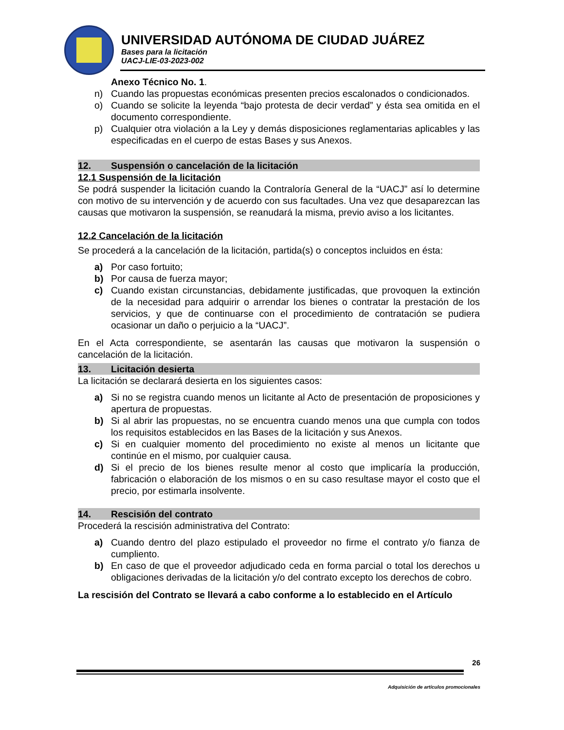UNIVERSIDAD AUTÓNOMA DE CIUDAD JUÁREZ
Bases para la licitación
UACJ-LIE-03-2023-002
Anexo Técnico No. 1.
n) Cuando las propuestas económicas presenten precios escalonados o condicionados.
o) Cuando se solicite la leyenda “bajo protesta de decir verdad” y ésta sea omitida en el documento correspondiente.
p) Cualquier otra violación a la Ley y demás disposiciones reglamentarias aplicables y las especificadas en el cuerpo de estas Bases y sus Anexos.
12. Suspensión o cancelación de la licitación
12.1 Suspensión de la licitación
Se podrá suspender la licitación cuando la Contraloría General de la “UACJ” así lo determine con motivo de su intervención y de acuerdo con sus facultades. Una vez que desaparezcan las causas que motivaron la suspensión, se reanudará la misma, previo aviso a los licitantes.
12.2 Cancelación de la licitación
Se procederá a la cancelación de la licitación, partida(s) o conceptos incluidos en ésta:
a) Por caso fortuito;
b) Por causa de fuerza mayor;
c) Cuando existan circunstancias, debidamente justificadas, que provoquen la extinción de la necesidad para adquirir o arrendar los bienes o contratar la prestación de los servicios, y que de continuarse con el procedimiento de contratación se pudiera ocasionar un daño o perjuicio a la “UACJ”.
En el Acta correspondiente, se asentarán las causas que motivaron la suspensión o cancelación de la licitación.
13. Licitación desierta
La licitación se declarará desierta en los siguientes casos:
a) Si no se registra cuando menos un licitante al Acto de presentación de proposiciones y apertura de propuestas.
b) Si al abrir las propuestas, no se encuentra cuando menos una que cumpla con todos los requisitos establecidos en las Bases de la licitación y sus Anexos.
c) Si en cualquier momento del procedimiento no existe al menos un licitante que continúe en el mismo, por cualquier causa.
d) Si el precio de los bienes resulte menor al costo que implicaría la producción, fabricación o elaboración de los mismos o en su caso resultase mayor el costo que el precio, por estimarla insolvente.
14. Rescisión del contrato
Procederá la rescisión administrativa del Contrato:
a) Cuando dentro del plazo estipulado el proveedor no firme el contrato y/o fianza de cumpliento.
b) En caso de que el proveedor adjudicado ceda en forma parcial o total los derechos u obligaciones derivadas de la licitación y/o del contrato excepto los derechos de cobro.
La rescisión del Contrato se llevará a cabo conforme a lo establecido en el Artículo
26
Adquisición de artículos promocionales